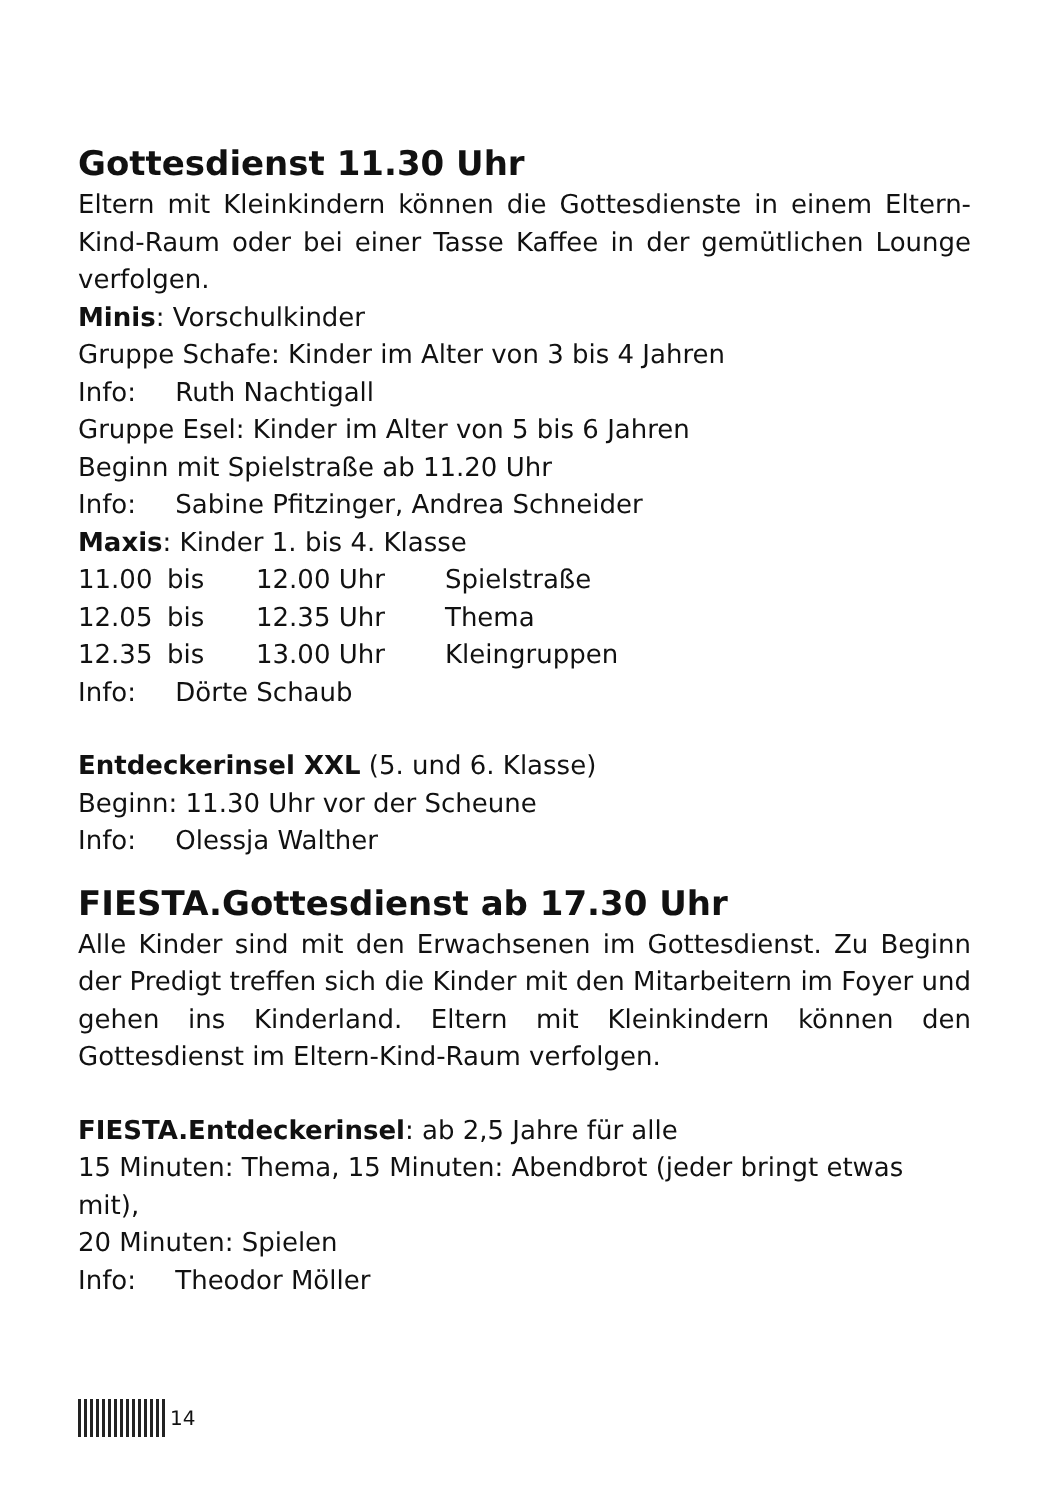Gottesdienst 11.30 Uhr
Eltern mit Kleinkindern können die Gottesdienste in einem Eltern-Kind-Raum oder bei einer Tasse Kaffee in der gemütlichen Lounge verfolgen.
Minis: Vorschulkinder
Gruppe Schafe: Kinder im Alter von 3 bis 4 Jahren
Info: Ruth Nachtigall
Gruppe Esel: Kinder im Alter von 5 bis 6 Jahren
Beginn mit Spielstraße ab 11.20 Uhr
Info: Sabine Pfitzinger, Andrea Schneider
Maxis: Kinder 1. bis 4. Klasse
| 11.00 | bis | 12.00 Uhr | Spielstraße |
| 12.05 | bis | 12.35 Uhr | Thema |
| 12.35 | bis | 13.00 Uhr | Kleingruppen |
Info: Dörte Schaub
Entdeckerinsel XXL (5. und 6. Klasse)
Beginn: 11.30 Uhr vor der Scheune
Info: Olessja Walther
FIESTA.Gottesdienst ab 17.30 Uhr
Alle Kinder sind mit den Erwachsenen im Gottesdienst. Zu Beginn der Predigt treffen sich die Kinder mit den Mitarbeitern im Foyer und gehen ins Kinderland. Eltern mit Kleinkindern können den Gottesdienst im Eltern-Kind-Raum verfolgen.
FIESTA.Entdeckerinsel: ab 2,5 Jahre für alle
15 Minuten: Thema, 15 Minuten: Abendbrot (jeder bringt etwas mit),
20 Minuten: Spielen
Info: Theodor Möller
14